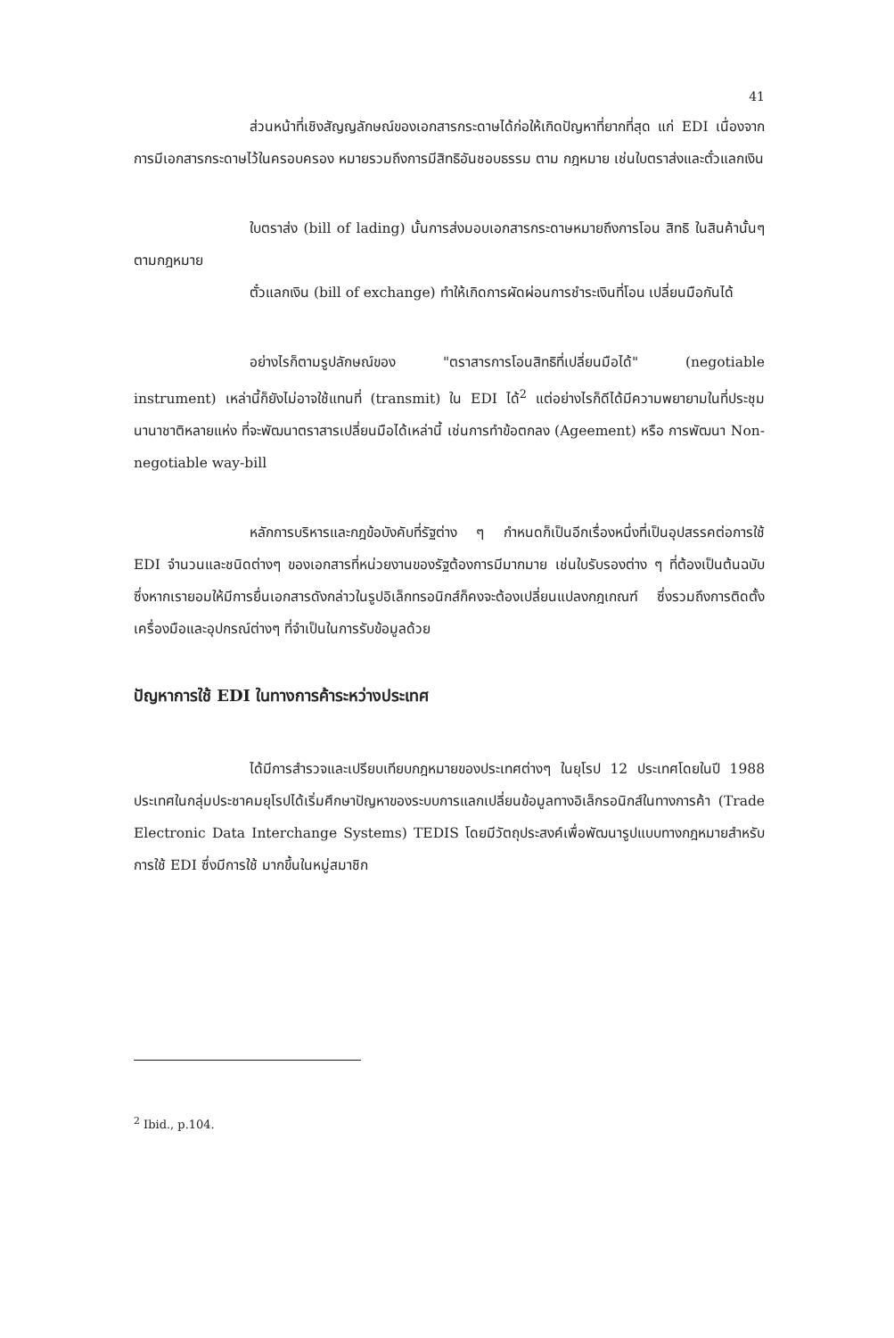41
ส่วนหน้าที่เชิงสัญญลักษณ์ของเอกสารกระดาษได้ก่อให้เกิดปัญหาที่ยากที่สุด แก่ EDI เนื่องจากการมีเอกสารกระดาษไว้ในครอบครอง หมายรวมถึงการมีสิทธิอันชอบธรรม ตาม กฎหมาย เช่นใบตราส่งและตั๋วแลกเงิน
ใบตราส่ง (bill of lading) นั้นการส่งมอบเอกสารกระดาษหมายถึงการโอน สิทธิ ในสินค้านั้นๆ ตามกฎหมาย
ตั๋วแลกเงิน (bill of exchange) ทำให้เกิดการผัดผ่อนการชำระเงินที่โอน เปลี่ยนมือกันได้
อย่างไรก็ตามรูปลักษณ์ของ "ตราสารการโอนสิทธิที่เปลี่ยนมือได้" (negotiable instrument) เหล่านี้ก็ยังไม่อาจใช้แทนที่ (transmit) ใน EDI ได้<sup>2</sup> แต่อย่างไรก็ดีได้มีความพยายามในที่ประชุมนานาชาติหลายแห่ง ที่จะพัฒนาตราสารเปลี่ยนมือได้เหล่านี้ เช่นการทำข้อตกลง (Ageement) หรือ การพัฒนา Non-negotiable way-bill
หลักการบริหารและกฎข้อบังคับที่รัฐต่าง ๆ กำหนดก็เป็นอีกเรื่องหนึ่งที่เป็นอุปสรรคต่อการใช้ EDI จำนวนและชนิดต่างๆ ของเอกสารที่หน่วยงานของรัฐต้องการมีมากมาย เช่นใบรับรองต่าง ๆ ที่ต้องเป็นต้นฉบับ ซึ่งหากเรายอมให้มีการยื่นเอกสารดังกล่าวในรูปอิเล็กทรอนิกส์ก็คงจะต้องเปลี่ยนแปลงกฎเกณฑ์ ซึ่งรวมถึงการติดตั้งเครื่องมือและอุปกรณ์ต่างๆ ที่จำเป็นในการรับข้อมูลด้วย
ปัญหาการใช้ EDI ในทางการค้าระหว่างประเทศ
ได้มีการสำรวจและเปรียบเทียบกฎหมายของประเทศต่างๆ ในยุโรป 12 ประเทศโดยในปี 1988 ประเทศในกลุ่มประชาคมยุโรปได้เริ่มศึกษาปัญหาของระบบการแลกเปลี่ยนข้อมูลทางอิเล็กรอนิกส์ในทางการค้า (Trade Electronic Data Interchange Systems) TEDIS โดยมีวัตถุประสงค์เพื่อพัฒนารูปแบบทางกฎหมายสำหรับการใช้ EDI ซึ่งมีการใช้ มากขึ้นในหมู่สมาชิก
<sup>2</sup> Ibid., p.104.